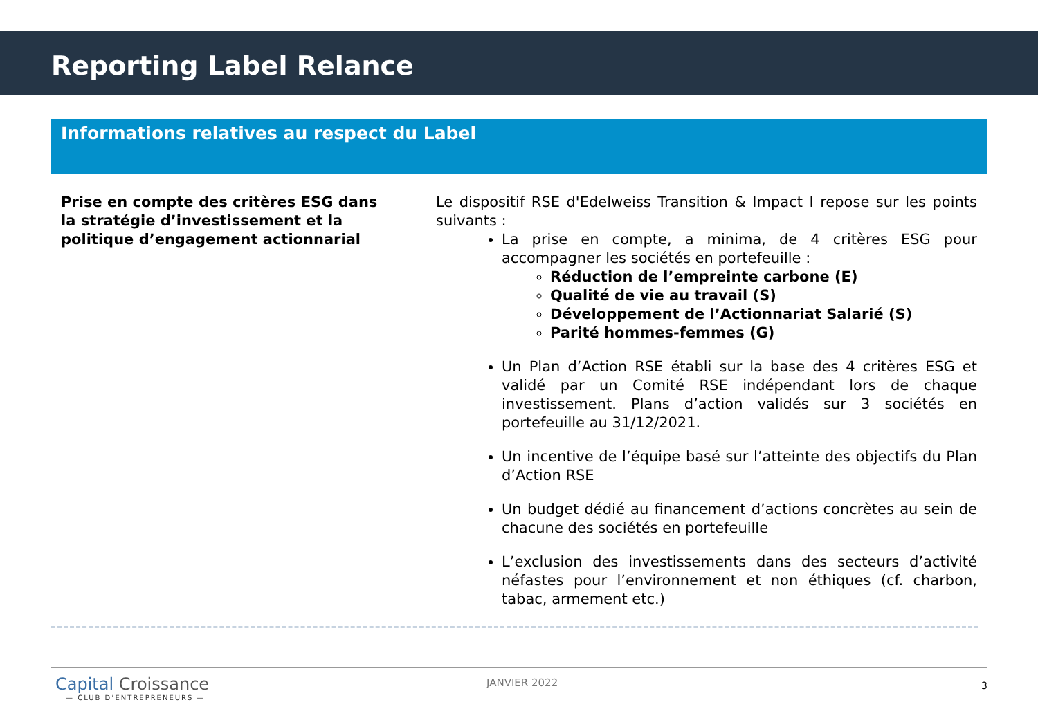Reporting Label Relance
Informations relatives au respect du Label
Prise en compte des critères ESG dans la stratégie d’investissement et la politique d’engagement actionnarial
Le dispositif RSE d'Edelweiss Transition & Impact I repose sur les points suivants :
La prise en compte, a minima, de 4 critères ESG pour accompagner les sociétés en portefeuille :
Réduction de l’empreinte carbone (E)
Qualité de vie au travail (S)
Développement de l’Actionnariat Salarié (S)
Parité hommes-femmes (G)
Un Plan d’Action RSE établi sur la base des 4 critères ESG et validé par un Comité RSE indépendant lors de chaque investissement. Plans d’action validés sur 3 sociétés en portefeuille au 31/12/2021.
Un incentive de l’équipe basé sur l’atteinte des objectifs du Plan d’Action RSE
Un budget dédié au financement d’actions concrètes au sein de chacune des sociétés en portefeuille
L’exclusion des investissements dans des secteurs d’activité néfastes pour l’environnement et non éthiques (cf. charbon, tabac, armement etc.)
Capital Croissance
— CLUB D’ENTREPRENEURS —
JANVIER 2022 3